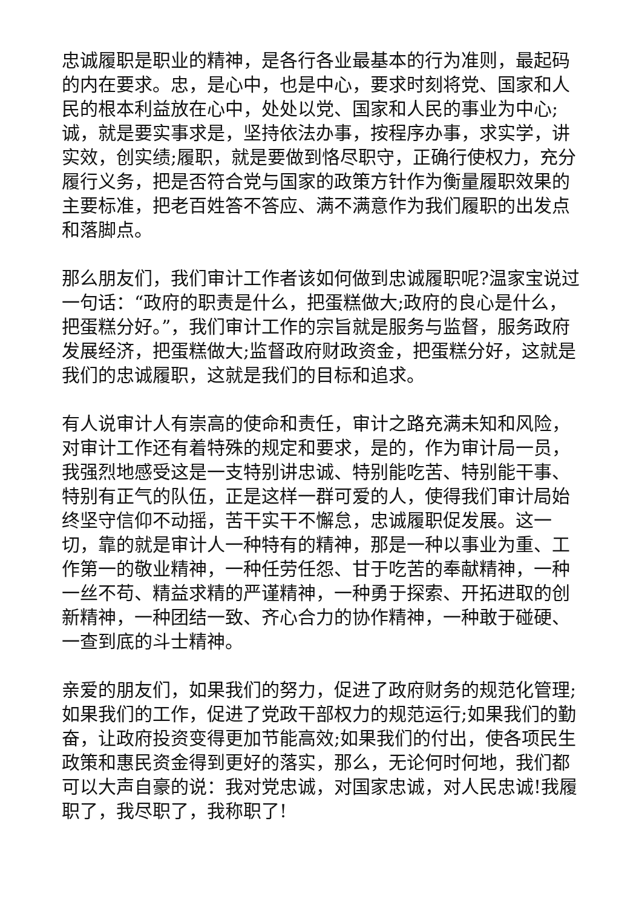忠诚履职是职业的精神，是各行各业最基本的行为准则，最起码的内在要求。忠，是心中，也是中心，要求时刻将党、国家和人民的根本利益放在心中，处处以党、国家和人民的事业为中心;诚，就是要实事求是，坚持依法办事，按程序办事，求实学，讲实效，创实绩;履职，就是要做到恪尽职守，正确行使权力，充分履行义务，把是否符合党与国家的政策方针作为衡量履职效果的主要标准，把老百姓答不答应、满不满意作为我们履职的出发点和落脚点。
那么朋友们，我们审计工作者该如何做到忠诚履职呢?温家宝说过一句话：“政府的职责是什么，把蛋糕做大;政府的良心是什么，把蛋糕分好。”，我们审计工作的宗旨就是服务与监督，服务政府发展经济，把蛋糕做大;监督政府财政资金，把蛋糕分好，这就是我们的忠诚履职，这就是我们的目标和追求。
有人说审计人有崇高的使命和责任，审计之路充满未知和风险，对审计工作还有着特殊的规定和要求，是的，作为审计局一员，我强烈地感受这是一支特别讲忠诚、特别能吃苦、特别能干事、特别有正气的队伍，正是这样一群可爱的人，使得我们审计局始终坚守信仰不动摇，苦干实干不懈怠，忠诚履职促发展。这一切，靠的就是审计人一种特有的精神，那是一种以事业为重、工作第一的敬业精神，一种任劳任怨、甘于吃苦的奉献精神，一种一丝不苟、精益求精的严谨精神，一种勇于探索、开拓进取的创新精神，一种团结一致、齐心合力的协作精神，一种敢于碰硬、一查到底的斗士精神。
亲爱的朋友们，如果我们的努力，促进了政府财务的规范化管理;如果我们的工作，促进了党政干部权力的规范运行;如果我们的勤奋，让政府投资变得更加节能高效;如果我们的付出，使各项民生政策和惠民资金得到更好的落实，那么，无论何时何地，我们都可以大声自豪的说：我对党忠诚，对国家忠诚，对人民忠诚!我履职了，我尽职了，我称职了!